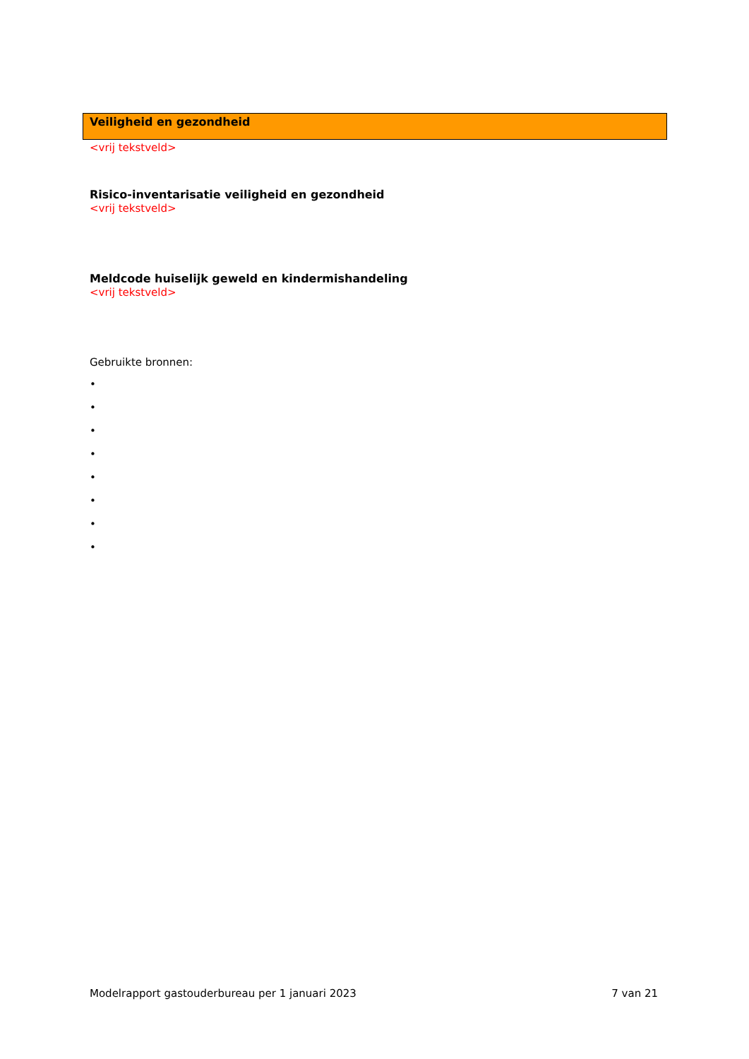Veiligheid en gezondheid
<vrij tekstveld>
Risico-inventarisatie veiligheid en gezondheid
<vrij tekstveld>
Meldcode huiselijk geweld en kindermishandeling
<vrij tekstveld>
Gebruikte bronnen:
•
•
•
•
•
•
•
•
Modelrapport gastouderbureau per 1 januari 2023 7 van 21